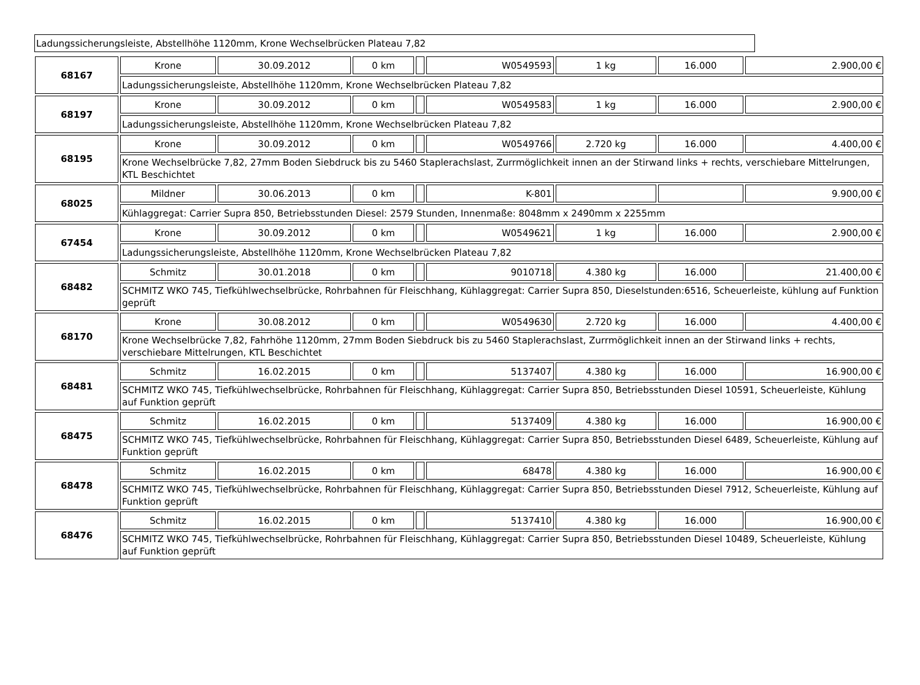Ladungssicherungsleiste, Abstellhöhe 1120mm, Krone Wechselbrücken Plateau 7,82
| 68167 | Krone | 30.09.2012 | 0 km | | W0549593 | 1 kg | 16.000 | 2.900,00 € |
| | Ladungssicherungsleiste, Abstellhöhe 1120mm, Krone Wechselbrücken Plateau 7,82 | | | | | | | |
| 68197 | Krone | 30.09.2012 | 0 km | | W0549583 | 1 kg | 16.000 | 2.900,00 € |
| | Ladungssicherungsleiste, Abstellhöhe 1120mm, Krone Wechselbrücken Plateau 7,82 | | | | | | | |
| 68195 | Krone | 30.09.2012 | 0 km | | W0549766 | 2.720 kg | 16.000 | 4.400,00 € |
| | Krone Wechselbrücke 7,82, 27mm Boden Siebdruck bis zu 5460 Staplerachslast, Zurrmöglichkeit innen an der Stirwand links + rechts, verschiebare Mittelrungen, KTL Beschichtet | | | | | | | |
| 68025 | Mildner | 30.06.2013 | 0 km | | K-801 | | | 9.900,00 € |
| | Kühlaggregat: Carrier Supra 850, Betriebsstunden Diesel: 2579 Stunden, Innenmaße: 8048mm x 2490mm x 2255mm | | | | | | | |
| 67454 | Krone | 30.09.2012 | 0 km | | W0549621 | 1 kg | 16.000 | 2.900,00 € |
| | Ladungssicherungsleiste, Abstellhöhe 1120mm, Krone Wechselbrücken Plateau 7,82 | | | | | | | |
| 68482 | Schmitz | 30.01.2018 | 0 km | | 9010718 | 4.380 kg | 16.000 | 21.400,00 € |
| | SCHMITZ WKO 745, Tiefkühlwechselbrücke, Rohrbahnen für Fleischhang, Kühlaggregat: Carrier Supra 850, Dieselstunden:6516, Scheuerleiste, kühlung auf Funktion geprüft | | | | | | | |
| 68170 | Krone | 30.08.2012 | 0 km | | W0549630 | 2.720 kg | 16.000 | 4.400,00 € |
| | Krone Wechselbrücke 7,82, Fahrhöhe 1120mm, 27mm Boden Siebdruck bis zu 5460 Staplerachslast, Zurrmöglichkeit innen an der Stirwand links + rechts, verschiebare Mittelrungen, KTL Beschichtet | | | | | | | |
| 68481 | Schmitz | 16.02.2015 | 0 km | | 5137407 | 4.380 kg | 16.000 | 16.900,00 € |
| | SCHMITZ WKO 745, Tiefkühlwechselbrücke, Rohrbahnen für Fleischhang, Kühlaggregat: Carrier Supra 850, Betriebsstunden Diesel 10591, Scheuerleiste, Kühlung auf Funktion geprüft | | | | | | | |
| 68475 | Schmitz | 16.02.2015 | 0 km | | 5137409 | 4.380 kg | 16.000 | 16.900,00 € |
| | SCHMITZ WKO 745, Tiefkühlwechselbrücke, Rohrbahnen für Fleischhang, Kühlaggregat: Carrier Supra 850, Betriebsstunden Diesel 6489, Scheuerleiste, Kühlung auf Funktion geprüft | | | | | | | |
| 68478 | Schmitz | 16.02.2015 | 0 km | | 68478 | 4.380 kg | 16.000 | 16.900,00 € |
| | SCHMITZ WKO 745, Tiefkühlwechselbrücke, Rohrbahnen für Fleischhang, Kühlaggregat: Carrier Supra 850, Betriebsstunden Diesel 7912, Scheuerleiste, Kühlung auf Funktion geprüft | | | | | | | |
| 68476 | Schmitz | 16.02.2015 | 0 km | | 5137410 | 4.380 kg | 16.000 | 16.900,00 € |
| | SCHMITZ WKO 745, Tiefkühlwechselbrücke, Rohrbahnen für Fleischhang, Kühlaggregat: Carrier Supra 850, Betriebsstunden Diesel 10489, Scheuerleiste, Kühlung auf Funktion geprüft | | | | | | | |